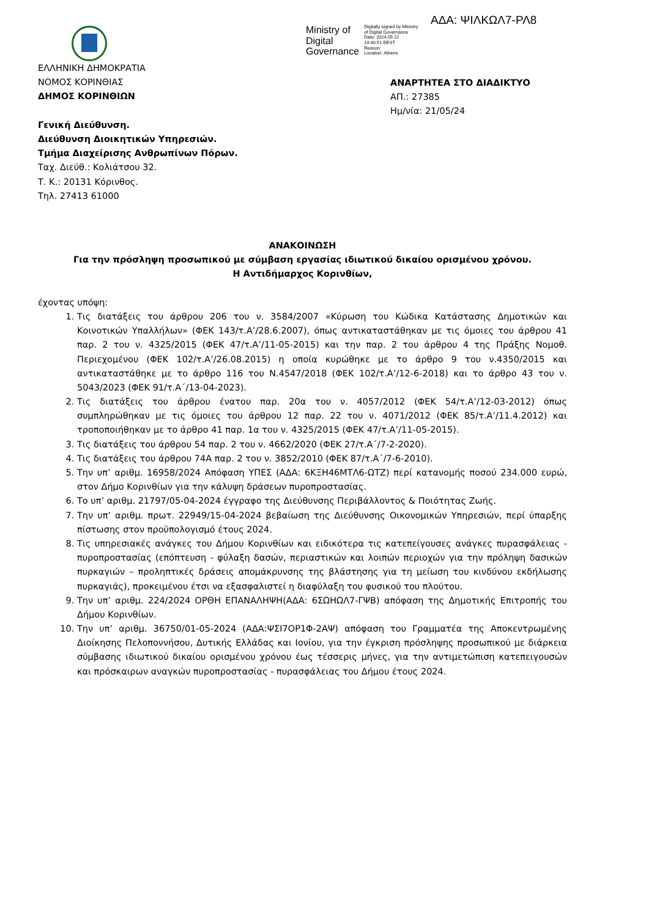ΑΔΑ: ΨΙΛΚΩΛ7-ΡΛ8
Ministry of
Digital
Governance
Digitally signed by Ministry
of Digital Governance
Date: 2024.05.21
14:40:51 EEST
Reason:
Location: Athens
ΕΛΛΗΝΙΚΗ ΔΗΜΟΚΡΑΤΙΑ
ΝΟΜΟΣ ΚΟΡΙΝΘΙΑΣ
ΔΗΜΟΣ ΚΟΡΙΝΘΙΩΝ
Γενική Διεύθυνση.
Διεύθυνση Διοικητικών Υπηρεσιών.
Τμήμα Διαχείρισης Ανθρωπίνων Πόρων.
Ταχ. Διεύθ.: Κολιάτσου 32.
Τ. Κ.: 20131 Κόρινθος.
Τηλ. 27413 61000
ΑΝΑΡΤΗΤΕΑ ΣΤΟ ΔΙΑΔΙΚΤΥΟ
ΑΠ.: 27385
Ημ/νία: 21/05/24
ΑΝΑΚΟΙΝΩΣΗ
Για την πρόσληψη προσωπικού με σύμβαση εργασίας ιδιωτικού δικαίου ορισμένου χρόνου.
Η Αντιδήμαρχος Κορινθίων,
έχοντας υπόψη:
1. Τις διατάξεις του άρθρου 206 του ν. 3584/2007 «Κύρωση του Κώδικα Κατάστασης Δημοτικών και Κοινοτικών Υπαλλήλων» (ΦΕΚ 143/τ.Α’/28.6.2007), όπως αντικαταστάθηκαν με τις όμοιες του άρθρου 41 παρ. 2 του ν. 4325/2015 (ΦΕΚ 47/τ.Α’/11-05-2015) και την παρ. 2 του άρθρου 4 της Πράξης Νομοθ. Περιεχομένου (ΦΕΚ 102/τ.Α’/26.08.2015) η οποία κυρώθηκε με το άρθρο 9 του ν.4350/2015 και αντικαταστάθηκε με το άρθρο 116 του Ν.4547/2018 (ΦΕΚ 102/τ.Α’/12-6-2018) και το άρθρο 43 του ν. 5043/2023 (ΦΕΚ 91/τ.Α΄/13-04-2023).
2. Τις διατάξεις του άρθρου ένατου παρ. 20α του ν. 4057/2012 (ΦΕΚ 54/τ.Α’/12-03-2012) όπως συμπληρώθηκαν με τις όμοιες του άρθρου 12 παρ. 22 του ν. 4071/2012 (ΦΕΚ 85/τ.Α’/11.4.2012) και τροποποιήθηκαν με το άρθρο 41 παρ. 1α του ν. 4325/2015 (ΦΕΚ 47/τ.Α’/11-05-2015).
3. Τις διατάξεις του άρθρου 54 παρ. 2 του ν. 4662/2020 (ΦΕΚ 27/τ.Α΄/7-2-2020).
4. Τις διατάξεις του άρθρου 74Α παρ. 2 του ν. 3852/2010 (ΦΕΚ 87/τ.Α΄/7-6-2010).
5. Την υπ’ αριθμ. 16958/2024 Απόφαση ΥΠΕΣ (ΑΔΑ: 6ΚΞΗ46ΜΤΛ6-ΩΤΖ) περί κατανομής ποσού 234.000 ευρώ, στον Δήμο Κορινθίων για την κάλυψη δράσεων πυροπροστασίας.
6. Το υπ’ αριθμ. 21797/05-04-2024 έγγραφο της Διεύθυνσης Περιβάλλοντος & Ποιότητας Ζωής.
7. Την υπ’ αριθμ. πρωτ. 22949/15-04-2024 βεβαίωση της Διεύθυνσης Οικονομικών Υπηρεσιών, περί ύπαρξης πίστωσης στον προϋπολογισμό έτους 2024.
8. Τις υπηρεσιακές ανάγκες του Δήμου Κορινθίων και ειδικότερα τις κατεπείγουσες ανάγκες πυρασφάλειας - πυροπροστασίας (επόπτευση - φύλαξη δασών, περιαστικών και λοιπών περιοχών για την πρόληψη δασικών πυρκαγιών – προληπτικές δράσεις απομάκρυνσης της βλάστησης για τη μείωση του κινδύνου εκδήλωσης πυρκαγιάς), προκειμένου έτσι να εξασφαλιστεί η διαφύλαξη του φυσικού του πλούτου.
9. Την υπ’ αριθμ. 224/2024 ΟΡΘΗ ΕΠΑΝΑΛΗΨΗ(ΑΔΑ: 6ΣΩΗΩΛ7-ΓΨΒ) απόφαση της Δημοτικής Επιτροπής του Δήμου Κορινθίων.
10. Την υπ’ αριθμ. 36750/01-05-2024 (ΑΔΑ:ΨΣΙ7ΟΡ1Φ-2ΑΨ) απόφαση του Γραμματέα της Αποκεντρωμένης Διοίκησης Πελοποννήσου, Δυτικής Ελλάδας και Ιονίου, για την έγκριση πρόσληψης προσωπικού με διάρκεια σύμβασης ιδιωτικού δικαίου ορισμένου χρόνου έως τέσσερις μήνες, για την αντιμετώπιση κατεπειγουσών και πρόσκαιρων αναγκών πυροπροστασίας - πυρασφάλειας του Δήμου έτους 2024.